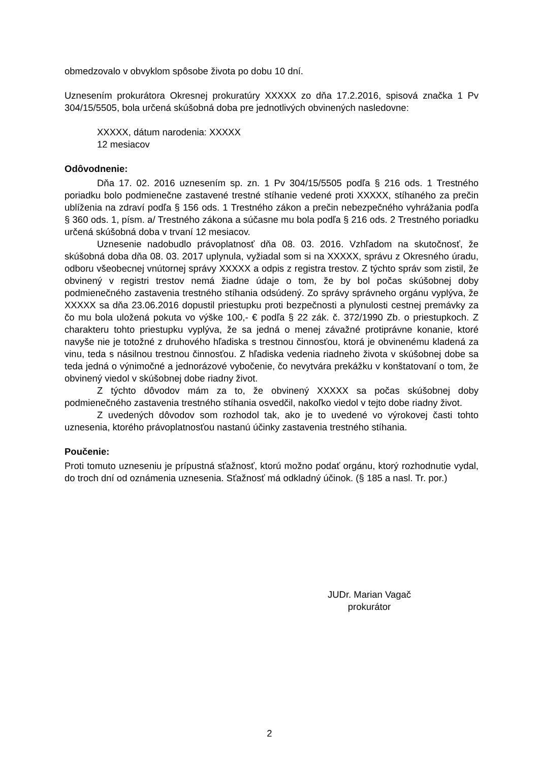obmedzovalo v obvyklom spôsobe života po dobu 10 dní.
Uznesením prokurátora Okresnej prokuratúry XXXXX zo dňa 17.2.2016, spisová značka 1 Pv 304/15/5505, bola určená skúšobná doba pre jednotlivých obvinených nasledovne:
XXXXX, dátum narodenia: XXXXX
12 mesiacov
Odôvodnenie:
Dňa 17. 02. 2016 uznesením sp. zn. 1 Pv 304/15/5505 podľa § 216 ods. 1 Trestného poriadku bolo podmienečne zastavené trestné stíhanie vedené proti XXXXX, stíhaného za prečin ublíženia na zdraví podľa § 156 ods. 1 Trestného zákon a prečin nebezpečného vyhrážania podľa § 360 ods. 1, písm. a/ Trestného zákona a súčasne mu bola podľa § 216 ods. 2 Trestného poriadku určená skúšobná doba v trvaní 12 mesiacov.
Uznesenie nadobudlo právoplatnosť dňa 08. 03. 2016. Vzhľadom na skutočnosť, že skúšobná doba dňa 08. 03. 2017 uplynula, vyžiadal som si na XXXXX, správu z Okresného úradu, odboru všeobecnej vnútornej správy XXXXX a odpis z registra trestov. Z týchto správ som zistil, že obvinený v registri trestov nemá žiadne údaje o tom, že by bol počas skúšobnej doby podmienečného zastavenia trestného stíhania odsúdený. Zo správy správneho orgánu vyplýva, že XXXXX sa dňa 23.06.2016 dopustil priestupku proti bezpečnosti a plynulosti cestnej premávky za čo mu bola uložená pokuta vo výške 100,- € podľa § 22 zák. č. 372/1990 Zb. o priestupkoch. Z charakteru tohto priestupku vyplýva, že sa jedná o menej závažné protiprávne konanie, ktoré navyše nie je totožné z druhového hľadiska s trestnou činnosťou, ktorá je obvinenému kladená za vinu, teda s násilnou trestnou činnosťou. Z hľadiska vedenia riadneho života v skúšobnej dobe sa teda jedná o výnimočné a jednorázové vybočenie, čo nevytvára prekážku v konštatovaní o tom, že obvinený viedol v skúšobnej dobe riadny život.
Z týchto dôvodov mám za to, že obvinený XXXXX sa počas skúšobnej doby podmienečného zastavenia trestného stíhania osvedčil, nakoľko viedol v tejto dobe riadny život.
Z uvedených dôvodov som rozhodol tak, ako je to uvedené vo výrokovej časti tohto uznesenia, ktorého právoplatnosťou nastanú účinky zastavenia trestného stíhania.
Poučenie:
Proti tomuto uzneseniu je prípustná sťažnosť, ktorú možno podať orgánu, ktorý rozhodnutie vydal, do troch dní od oznámenia uznesenia. Sťažnosť má odkladný účinok. (§ 185 a nasl. Tr. por.)
JUDr. Marian Vagač
prokurátor
2